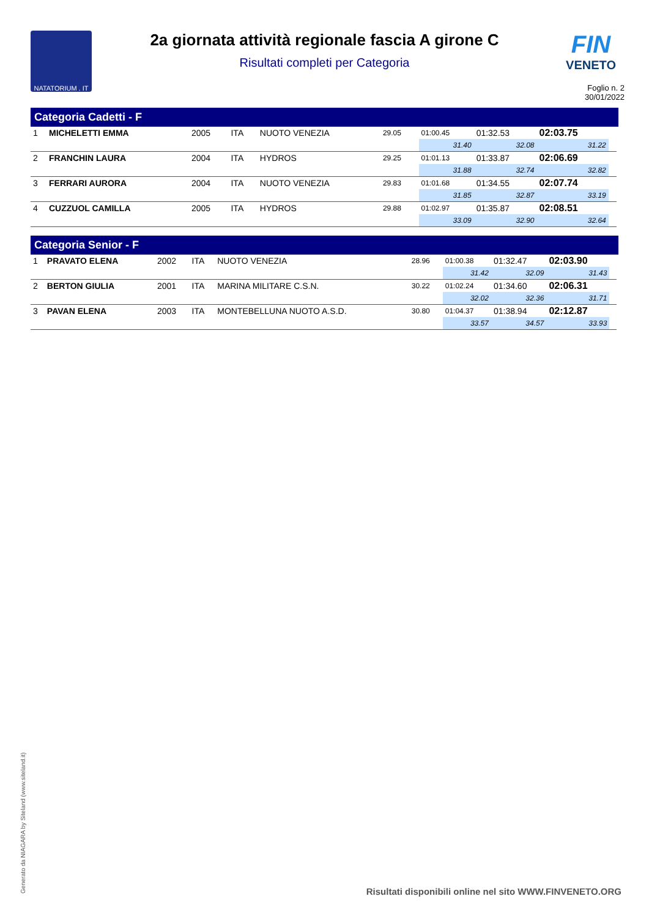NATATORIUM . IT
2a giornata attività regionale fascia A girone C
Risultati completi per Categoria
FIN
VENETO
Foglio n. 2
30/01/2022
Categoria Cadetti - F
| 1 | MICHELETTI EMMA | 2005 | ITA | NUOTO VENEZIA | 29.05 | 01:00.45 | 01:32.53 | 02:03.75 | |
| | | | | | | 31.40 | 32.08 | 31.22 | |
| 2 | FRANCHIN LAURA | 2004 | ITA | HYDROS | 29.25 | 01:01.13 | 01:33.87 | 02:06.69 | |
| | | | | | | 31.88 | 32.74 | 32.82 | |
| 3 | FERRARI AURORA | 2004 | ITA | NUOTO VENEZIA | 29.83 | 01:01.68 | 01:34.55 | 02:07.74 | |
| | | | | | | 31.85 | 32.87 | 33.19 | |
| 4 | CUZZUOL CAMILLA | 2005 | ITA | HYDROS | 29.88 | 01:02.97 | 01:35.87 | 02:08.51 | |
| | | | | | | 33.09 | 32.90 | 32.64 | |
Categoria Senior - F
| 1 | PRAVATO ELENA | 2002 | ITA | NUOTO VENEZIA | 28.96 | 01:00.38 | 01:32.47 | 02:03.90 | |
| | | | | | | 31.42 | 32.09 | 31.43 | |
| 2 | BERTON GIULIA | 2001 | ITA | MARINA MILITARE C.S.N. | 30.22 | 01:02.24 | 01:34.60 | 02:06.31 | |
| | | | | | | 32.02 | 32.36 | 31.71 | |
| 3 | PAVAN ELENA | 2003 | ITA | MONTEBELLUNA NUOTO A.S.D. | 30.80 | 01:04.37 | 01:38.94 | 02:12.87 | |
| | | | | | | 33.57 | 34.57 | 33.93 | |
Generato da NIAGARA by Siteland (www.siteland.it)
Risultati disponibili online nel sito WWW.FINVENETO.ORG